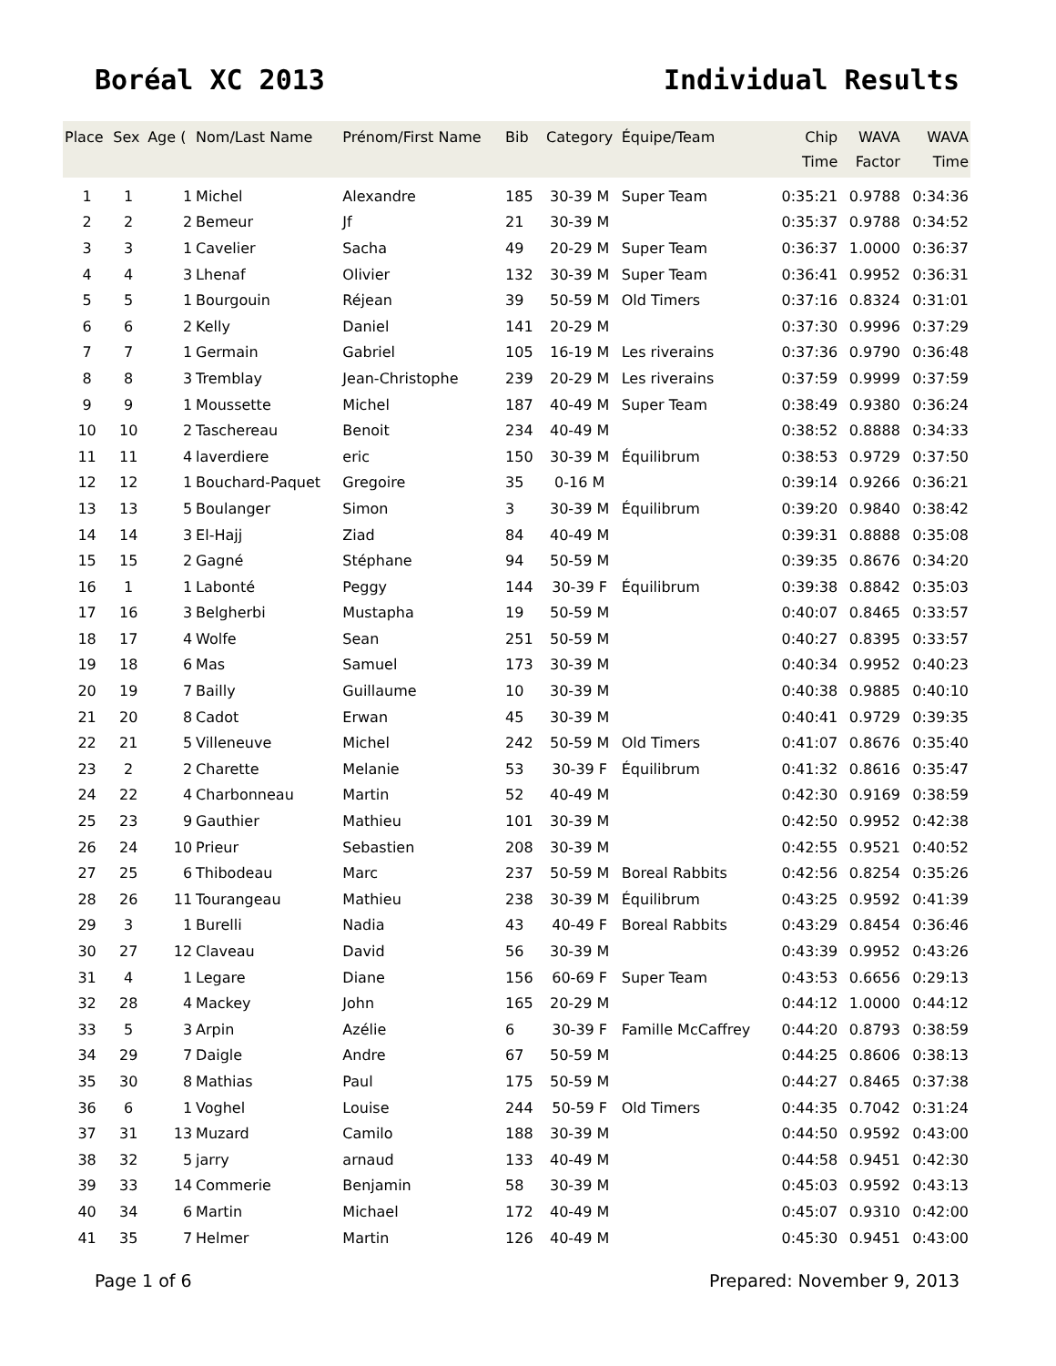Boréal XC 2013 Individual Results
| Place | Sex | Age ( | Nom/Last Name | Prénom/First Name | Bib | Category | Équipe/Team | Chip Time | WAVA Factor | WAVA Time |
| --- | --- | --- | --- | --- | --- | --- | --- | --- | --- | --- |
| 1 | 1 | 1 | Michel | Alexandre | 185 | 30-39 M | Super Team | 0:35:21 | 0.9788 | 0:34:36 |
| 2 | 2 | 2 | Bemeur | Jf | 21 | 30-39 M | | 0:35:37 | 0.9788 | 0:34:52 |
| 3 | 3 | 1 | Cavelier | Sacha | 49 | 20-29 M | Super Team | 0:36:37 | 1.0000 | 0:36:37 |
| 4 | 4 | 3 | Lhenaf | Olivier | 132 | 30-39 M | Super Team | 0:36:41 | 0.9952 | 0:36:31 |
| 5 | 5 | 1 | Bourgouin | Réjean | 39 | 50-59 M | Old Timers | 0:37:16 | 0.8324 | 0:31:01 |
| 6 | 6 | 2 | Kelly | Daniel | 141 | 20-29 M | | 0:37:30 | 0.9996 | 0:37:29 |
| 7 | 7 | 1 | Germain | Gabriel | 105 | 16-19 M | Les riverains | 0:37:36 | 0.9790 | 0:36:48 |
| 8 | 8 | 3 | Tremblay | Jean-Christophe | 239 | 20-29 M | Les riverains | 0:37:59 | 0.9999 | 0:37:59 |
| 9 | 9 | 1 | Moussette | Michel | 187 | 40-49 M | Super Team | 0:38:49 | 0.9380 | 0:36:24 |
| 10 | 10 | 2 | Taschereau | Benoit | 234 | 40-49 M | | 0:38:52 | 0.8888 | 0:34:33 |
| 11 | 11 | 4 | laverdiere | eric | 150 | 30-39 M | Équilibrum | 0:38:53 | 0.9729 | 0:37:50 |
| 12 | 12 | 1 | Bouchard-Paquet | Gregoire | 35 | 0-16 M | | 0:39:14 | 0.9266 | 0:36:21 |
| 13 | 13 | 5 | Boulanger | Simon | 3 | 30-39 M | Équilibrum | 0:39:20 | 0.9840 | 0:38:42 |
| 14 | 14 | 3 | El-Hajj | Ziad | 84 | 40-49 M | | 0:39:31 | 0.8888 | 0:35:08 |
| 15 | 15 | 2 | Gagné | Stéphane | 94 | 50-59 M | | 0:39:35 | 0.8676 | 0:34:20 |
| 16 | 1 | 1 | Labonté | Peggy | 144 | 30-39 F | Équilibrum | 0:39:38 | 0.8842 | 0:35:03 |
| 17 | 16 | 3 | Belgherbi | Mustapha | 19 | 50-59 M | | 0:40:07 | 0.8465 | 0:33:57 |
| 18 | 17 | 4 | Wolfe | Sean | 251 | 50-59 M | | 0:40:27 | 0.8395 | 0:33:57 |
| 19 | 18 | 6 | Mas | Samuel | 173 | 30-39 M | | 0:40:34 | 0.9952 | 0:40:23 |
| 20 | 19 | 7 | Bailly | Guillaume | 10 | 30-39 M | | 0:40:38 | 0.9885 | 0:40:10 |
| 21 | 20 | 8 | Cadot | Erwan | 45 | 30-39 M | | 0:40:41 | 0.9729 | 0:39:35 |
| 22 | 21 | 5 | Villeneuve | Michel | 242 | 50-59 M | Old Timers | 0:41:07 | 0.8676 | 0:35:40 |
| 23 | 2 | 2 | Charette | Melanie | 53 | 30-39 F | Équilibrum | 0:41:32 | 0.8616 | 0:35:47 |
| 24 | 22 | 4 | Charbonneau | Martin | 52 | 40-49 M | | 0:42:30 | 0.9169 | 0:38:59 |
| 25 | 23 | 9 | Gauthier | Mathieu | 101 | 30-39 M | | 0:42:50 | 0.9952 | 0:42:38 |
| 26 | 24 | 10 | Prieur | Sebastien | 208 | 30-39 M | | 0:42:55 | 0.9521 | 0:40:52 |
| 27 | 25 | 6 | Thibodeau | Marc | 237 | 50-59 M | Boreal Rabbits | 0:42:56 | 0.8254 | 0:35:26 |
| 28 | 26 | 11 | Tourangeau | Mathieu | 238 | 30-39 M | Équilibrum | 0:43:25 | 0.9592 | 0:41:39 |
| 29 | 3 | 1 | Burelli | Nadia | 43 | 40-49 F | Boreal Rabbits | 0:43:29 | 0.8454 | 0:36:46 |
| 30 | 27 | 12 | Claveau | David | 56 | 30-39 M | | 0:43:39 | 0.9952 | 0:43:26 |
| 31 | 4 | 1 | Legare | Diane | 156 | 60-69 F | Super Team | 0:43:53 | 0.6656 | 0:29:13 |
| 32 | 28 | 4 | Mackey | John | 165 | 20-29 M | | 0:44:12 | 1.0000 | 0:44:12 |
| 33 | 5 | 3 | Arpin | Azélie | 6 | 30-39 F | Famille McCaffrey | 0:44:20 | 0.8793 | 0:38:59 |
| 34 | 29 | 7 | Daigle | Andre | 67 | 50-59 M | | 0:44:25 | 0.8606 | 0:38:13 |
| 35 | 30 | 8 | Mathias | Paul | 175 | 50-59 M | | 0:44:27 | 0.8465 | 0:37:38 |
| 36 | 6 | 1 | Voghel | Louise | 244 | 50-59 F | Old Timers | 0:44:35 | 0.7042 | 0:31:24 |
| 37 | 31 | 13 | Muzard | Camilo | 188 | 30-39 M | | 0:44:50 | 0.9592 | 0:43:00 |
| 38 | 32 | 5 | jarry | arnaud | 133 | 40-49 M | | 0:44:58 | 0.9451 | 0:42:30 |
| 39 | 33 | 14 | Commerie | Benjamin | 58 | 30-39 M | | 0:45:03 | 0.9592 | 0:43:13 |
| 40 | 34 | 6 | Martin | Michael | 172 | 40-49 M | | 0:45:07 | 0.9310 | 0:42:00 |
| 41 | 35 | 7 | Helmer | Martin | 126 | 40-49 M | | 0:45:30 | 0.9451 | 0:43:00 |
Page 1 of 6 Prepared: November 9, 2013